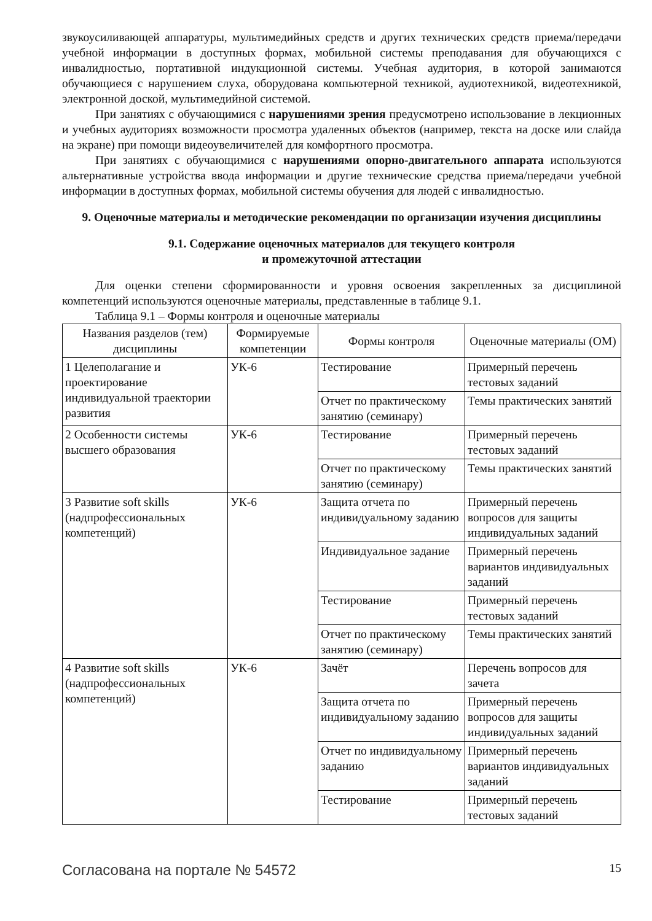звукоусиливающей аппаратуры, мультимедийных средств и других технических средств приема/передачи учебной информации в доступных формах, мобильной системы преподавания для обучающихся с инвалидностью, портативной индукционной системы. Учебная аудитория, в которой занимаются обучающиеся с нарушением слуха, оборудована компьютерной техникой, аудиотехникой, видеотехникой, электронной доской, мультимедийной системой.
При занятиях с обучающимися с нарушениями зрения предусмотрено использование в лекционных и учебных аудиториях возможности просмотра удаленных объектов (например, текста на доске или слайда на экране) при помощи видеоувеличителей для комфортного просмотра.
При занятиях с обучающимися с нарушениями опорно-двигательного аппарата используются альтернативные устройства ввода информации и другие технические средства приема/передачи учебной информации в доступных формах, мобильной системы обучения для людей с инвалидностью.
9. Оценочные материалы и методические рекомендации по организации изучения дисциплины
9.1. Содержание оценочных материалов для текущего контроля
и промежуточной аттестации
Для оценки степени сформированности и уровня освоения закрепленных за дисциплиной компетенций используются оценочные материалы, представленные в таблице 9.1.
Таблица 9.1 – Формы контроля и оценочные материалы
| Названия разделов (тем) дисциплины | Формируемые компетенции | Формы контроля | Оценочные материалы (ОМ) |
| --- | --- | --- | --- |
| 1 Целеполагание и проектирование индивидуальной траектории развития | УК-6 | Тестирование | Примерный перечень тестовых заданий |
| | | Отчет по практическому занятию (семинару) | Темы практических занятий |
| 2 Особенности системы высшего образования | УК-6 | Тестирование | Примерный перечень тестовых заданий |
| | | Отчет по практическому занятию (семинару) | Темы практических занятий |
| 3 Развитие soft skills (надпрофессиональных компетенций) | УК-6 | Защита отчета по индивидуальному заданию | Примерный перечень вопросов для защиты индивидуальных заданий |
| | | Индивидуальное задание | Примерный перечень вариантов индивидуальных заданий |
| | | Тестирование | Примерный перечень тестовых заданий |
| | | Отчет по практическому занятию (семинару) | Темы практических занятий |
| 4 Развитие soft skills (надпрофессиональных компетенций) | УК-6 | Зачёт | Перечень вопросов для зачета |
| | | Защита отчета по индивидуальному заданию | Примерный перечень вопросов для защиты индивидуальных заданий |
| | | Отчет по индивидуальному заданию | Примерный перечень вариантов индивидуальных заданий |
| | | Тестирование | Примерный перечень тестовых заданий |
Согласована на портале № 54572 15